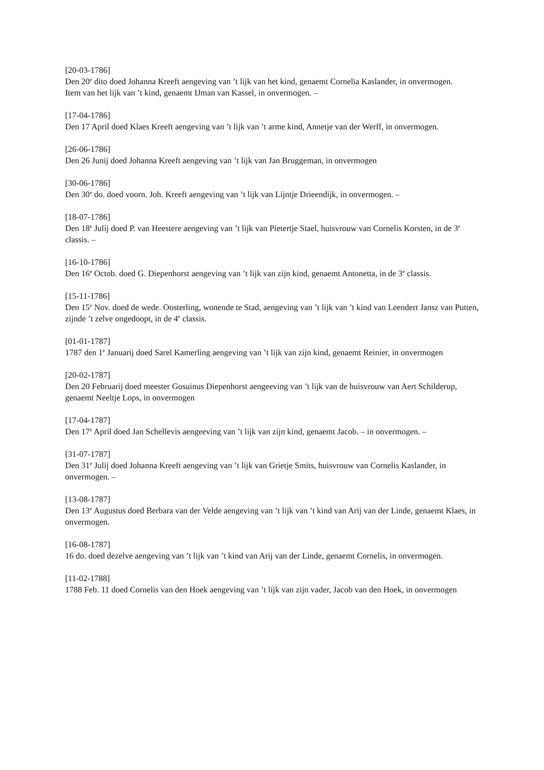[20-03-1786]
Den 20<sup>e</sup> dito doed Johanna Kreeft aengeving van ’t lijk van het kind, genaemt Cornelia Kaslander, in onvermogen.
Item van het lijk van ’t kind, genaemt IJman van Kassel, in onvermogen. –
[17-04-1786]
Den 17 April doed Klaes Kreeft aengeving van ’t lijk van ’t arme kind, Annetje van der Werff, in onvermogen.
[26-06-1786]
Den 26 Junij doed Johanna Kreeft aengeving van ’t lijk van Jan Bruggeman, in onvermogen
[30-06-1786]
Den 30<sup>e</sup> do. doed voorn. Joh. Kreeft aengeving van ’t lijk van Lijntje Drieendijk, in onvermogen. –
[18-07-1786]
Den 18<sup>e</sup> Julij doed P. van Heestere aengeving van ’t lijk van Pietertje Stael, huisvrouw van Cornelis Korsten, in de 3<sup>e</sup> classis. –
[16-10-1786]
Den 16<sup>e</sup> Octob. doed G. Diepenhorst aengeving van ’t lijk van zijn kind, genaemt Antonetta, in de 3<sup>e</sup> classis.
[15-11-1786]
Den 15<sup>e</sup> Nov. doed de wede. Oosterling, wonende te Stad, aengeving van ’t lijk van ’t kind van Leendert Jansz van Putten, zijnde ’t zelve ongedoopt, in de 4<sup>e</sup> classis.
[01-01-1787]
1787 den 1<sup>e</sup> Januarij doed Sarel Kamerling aengeving van ’t lijk van zijn kind, genaemt Reinier, in onvermogen
[20-02-1787]
Den 20 Februarij doed meester Gosuinus Diepenhorst aengeeving van ’t lijk van de huisvrouw van Aert Schilderup, genaemt Neeltje Lops, in onvermogen
[17-04-1787]
Den 17<sup>e</sup> April doed Jan Schellevis aengeeving van ’t lijk van zijn kind, genaemt Jacob. – in onvermogen. –
[31-07-1787]
Den 31<sup>e</sup> Julij doed Johanna Kreeft aengeving van ’t lijk van Grietje Smits, huisvrouw van Cornelis Kaslander, in onvermogen. –
[13-08-1787]
Den 13<sup>e</sup> Augustus doed Berbara van der Velde aengeving van ’t lijk van ’t kind van Arij van der Linde, genaemt Klaes, in onvermogen.
[16-08-1787]
16 do. doed dezelve aengeving van ’t lijk van ’t kind van Arij van der Linde, genaemt Cornelis, in onvermogen.
[11-02-1788]
1788 Feb. 11 doed Cornelis van den Hoek aengeving van ’t lijk van zijn vader, Jacob van den Hoek, in onvermogen